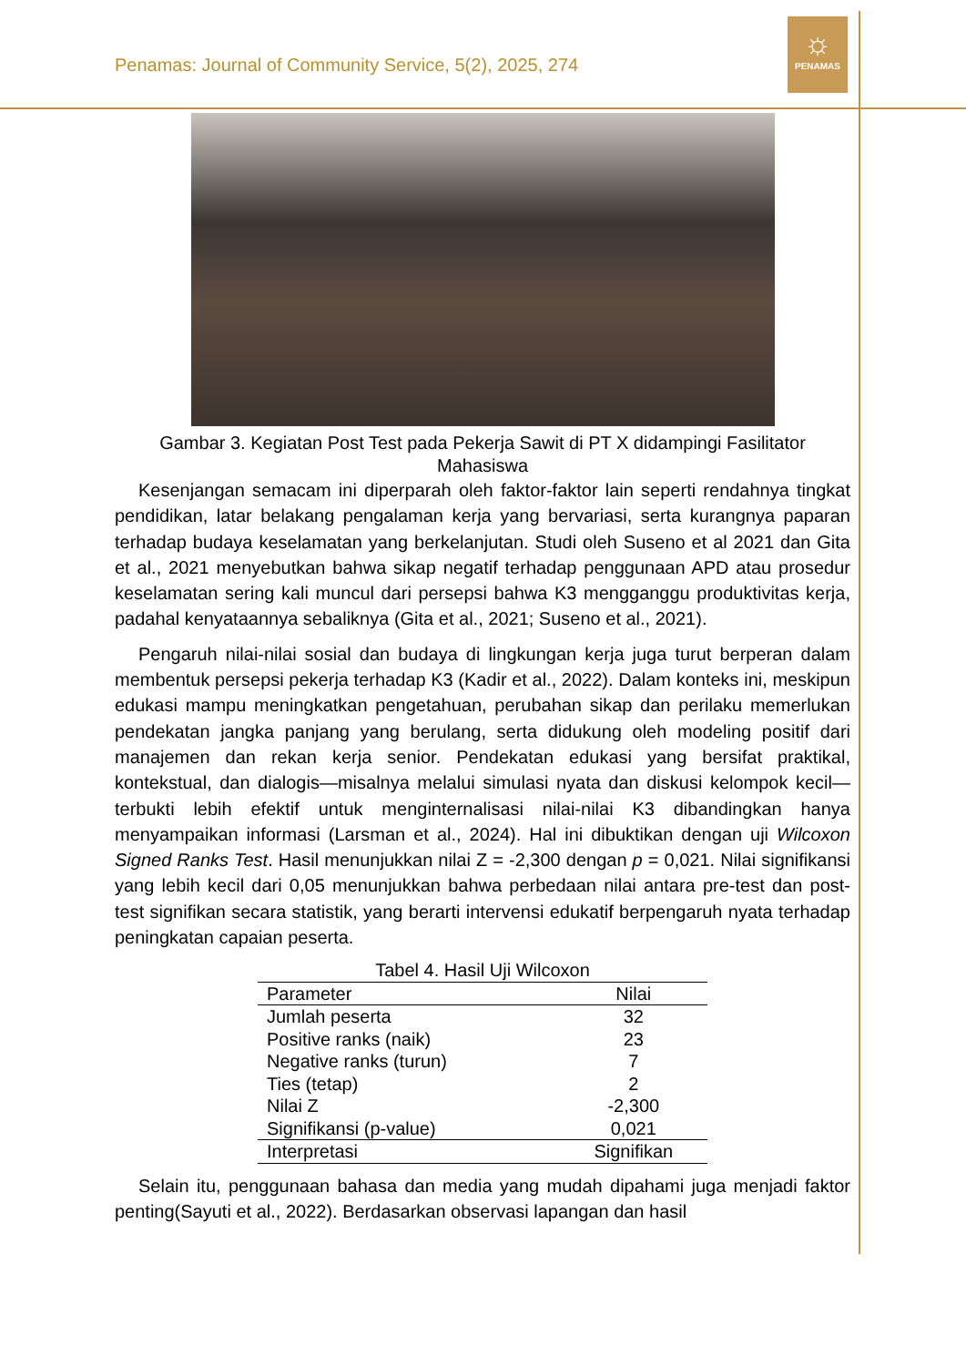Penamas: Journal of Community Service, 5(2), 2025, 274
☼
PENAMAS
Gambar 3. Kegiatan Post Test pada Pekerja Sawit di PT X didampingi Fasilitator Mahasiswa
Kesenjangan semacam ini diperparah oleh faktor-faktor lain seperti rendahnya tingkat pendidikan, latar belakang pengalaman kerja yang bervariasi, serta kurangnya paparan terhadap budaya keselamatan yang berkelanjutan. Studi oleh Suseno et al 2021 dan Gita et al., 2021 menyebutkan bahwa sikap negatif terhadap penggunaan APD atau prosedur keselamatan sering kali muncul dari persepsi bahwa K3 mengganggu produktivitas kerja, padahal kenyataannya sebaliknya (Gita et al., 2021; Suseno et al., 2021).
Pengaruh nilai-nilai sosial dan budaya di lingkungan kerja juga turut berperan dalam membentuk persepsi pekerja terhadap K3 (Kadir et al., 2022). Dalam konteks ini, meskipun edukasi mampu meningkatkan pengetahuan, perubahan sikap dan perilaku memerlukan pendekatan jangka panjang yang berulang, serta didukung oleh modeling positif dari manajemen dan rekan kerja senior. Pendekatan edukasi yang bersifat praktikal, kontekstual, dan dialogis—misalnya melalui simulasi nyata dan diskusi kelompok kecil—terbukti lebih efektif untuk menginternalisasi nilai-nilai K3 dibandingkan hanya menyampaikan informasi (Larsman et al., 2024). Hal ini dibuktikan dengan uji Wilcoxon Signed Ranks Test. Hasil menunjukkan nilai Z = -2,300 dengan p = 0,021. Nilai signifikansi yang lebih kecil dari 0,05 menunjukkan bahwa perbedaan nilai antara pre-test dan post-test signifikan secara statistik, yang berarti intervensi edukatif berpengaruh nyata terhadap peningkatan capaian peserta.
Tabel 4. Hasil Uji Wilcoxon
| Parameter | Nilai |
| --- | --- |
| Jumlah peserta | 32 |
| Positive ranks (naik) | 23 |
| Negative ranks (turun) | 7 |
| Ties (tetap) | 2 |
| Nilai Z | -2,300 |
| Signifikansi (p-value) | 0,021 |
| Interpretasi | Signifikan |
Selain itu, penggunaan bahasa dan media yang mudah dipahami juga menjadi faktor penting(Sayuti et al., 2022). Berdasarkan observasi lapangan dan hasil